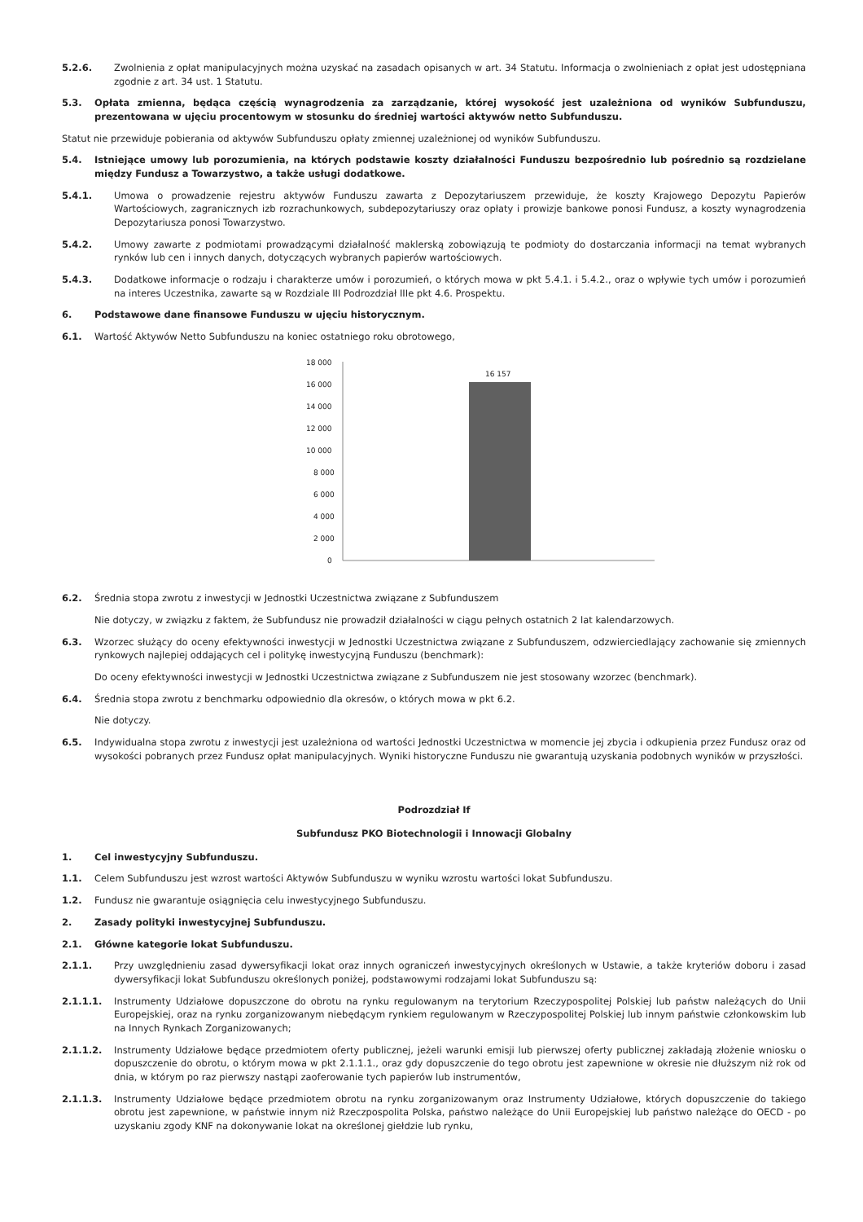5.2.6. Zwolnienia z opłat manipulacyjnych można uzyskać na zasadach opisanych w art. 34 Statutu. Informacja o zwolnieniach z opłat jest udostępniana zgodnie z art. 34 ust. 1 Statutu.
5.3. Opłata zmienna, będąca częścią wynagrodzenia za zarządzanie, której wysokość jest uzależniona od wyników Subfunduszu, prezentowana w ujęciu procentowym w stosunku do średniej wartości aktywów netto Subfunduszu.
Statut nie przewiduje pobierania od aktywów Subfunduszu opłaty zmiennej uzależnionej od wyników Subfunduszu.
5.4. Istniejące umowy lub porozumienia, na których podstawie koszty działalności Funduszu bezpośrednio lub pośrednio są rozdzielane między Fundusz a Towarzystwo, a także usługi dodatkowe.
5.4.1. Umowa o prowadzenie rejestru aktywów Funduszu zawarta z Depozytariuszem przewiduje, że koszty Krajowego Depozytu Papierów Wartościowych, zagranicznych izb rozrachunkowych, subdepozytariuszy oraz opłaty i prowizje bankowe ponosi Fundusz, a koszty wynagrodzenia Depozytariusza ponosi Towarzystwo.
5.4.2. Umowy zawarte z podmiotami prowadzącymi działalność maklerską zobowiązują te podmioty do dostarczania informacji na temat wybranych rynków lub cen i innych danych, dotyczących wybranych papierów wartościowych.
5.4.3. Dodatkowe informacje o rodzaju i charakterze umów i porozumień, o których mowa w pkt 5.4.1. i 5.4.2., oraz o wpływie tych umów i porozumień na interes Uczestnika, zawarte są w Rozdziale III Podrozdział IIIe pkt 4.6. Prospektu.
6. Podstawowe dane finansowe Funduszu w ujęciu historycznym.
6.1. Wartość Aktywów Netto Subfunduszu na koniec ostatniego roku obrotowego,
18 000
16 000
14 000
12 000
10 000
8 000
6 000
4 000
2 000
0
16 157
6.2. Średnia stopa zwrotu z inwestycji w Jednostki Uczestnictwa związane z Subfunduszem
Nie dotyczy, w związku z faktem, że Subfundusz nie prowadził działalności w ciągu pełnych ostatnich 2 lat kalendarzowych.
6.3. Wzorzec służący do oceny efektywności inwestycji w Jednostki Uczestnictwa związane z Subfunduszem, odzwierciedlający zachowanie się zmiennych rynkowych najlepiej oddających cel i politykę inwestycyjną Funduszu (benchmark):
Do oceny efektywności inwestycji w Jednostki Uczestnictwa związane z Subfunduszem nie jest stosowany wzorzec (benchmark).
6.4. Średnia stopa zwrotu z benchmarku odpowiednio dla okresów, o których mowa w pkt 6.2.
Nie dotyczy.
6.5. Indywidualna stopa zwrotu z inwestycji jest uzależniona od wartości Jednostki Uczestnictwa w momencie jej zbycia i odkupienia przez Fundusz oraz od wysokości pobranych przez Fundusz opłat manipulacyjnych. Wyniki historyczne Funduszu nie gwarantują uzyskania podobnych wyników w przyszłości.
Podrozdział If
Subfundusz PKO Biotechnologii i Innowacji Globalny
1. Cel inwestycyjny Subfunduszu.
1.1. Celem Subfunduszu jest wzrost wartości Aktywów Subfunduszu w wyniku wzrostu wartości lokat Subfunduszu.
1.2. Fundusz nie gwarantuje osiągnięcia celu inwestycyjnego Subfunduszu.
2. Zasady polityki inwestycyjnej Subfunduszu.
2.1. Główne kategorie lokat Subfunduszu.
2.1.1. Przy uwzględnieniu zasad dywersyfikacji lokat oraz innych ograniczeń inwestycyjnych określonych w Ustawie, a także kryteriów doboru i zasad dywersyfikacji lokat Subfunduszu określonych poniżej, podstawowymi rodzajami lokat Subfunduszu są:
2.1.1.1. Instrumenty Udziałowe dopuszczone do obrotu na rynku regulowanym na terytorium Rzeczypospolitej Polskiej lub państw należących do Unii Europejskiej, oraz na rynku zorganizowanym niebędącym rynkiem regulowanym w Rzeczypospolitej Polskiej lub innym państwie członkowskim lub na Innych Rynkach Zorganizowanych;
2.1.1.2. Instrumenty Udziałowe będące przedmiotem oferty publicznej, jeżeli warunki emisji lub pierwszej oferty publicznej zakładają złożenie wniosku o dopuszczenie do obrotu, o którym mowa w pkt 2.1.1.1., oraz gdy dopuszczenie do tego obrotu jest zapewnione w okresie nie dłuższym niż rok od dnia, w którym po raz pierwszy nastąpi zaoferowanie tych papierów lub instrumentów,
2.1.1.3. Instrumenty Udziałowe będące przedmiotem obrotu na rynku zorganizowanym oraz Instrumenty Udziałowe, których dopuszczenie do takiego obrotu jest zapewnione, w państwie innym niż Rzeczpospolita Polska, państwo należące do Unii Europejskiej lub państwo należące do OECD - po uzyskaniu zgody KNF na dokonywanie lokat na określonej giełdzie lub rynku,